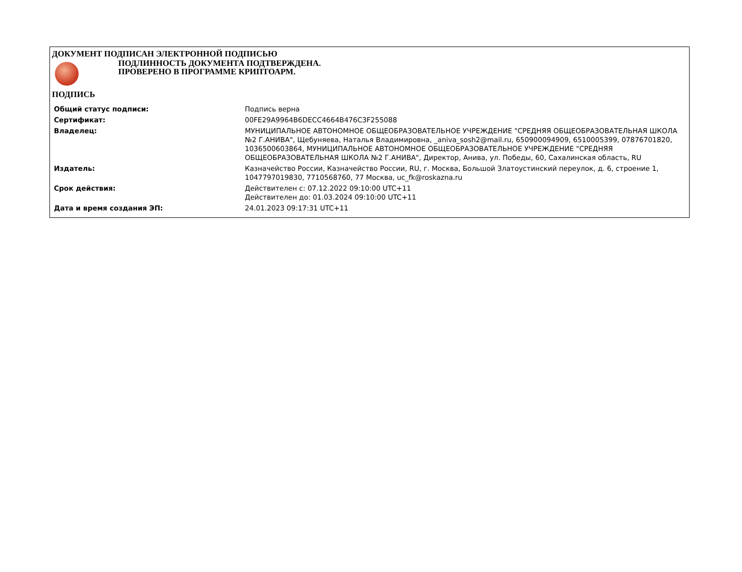ДОКУМЕНТ ПОДПИСАН ЭЛЕКТРОННОЙ ПОДПИСЬЮ
ПОДЛИННОСТЬ ДОКУМЕНТА ПОДТВЕРЖДЕНА.
ПРОВЕРЕНО В ПРОГРАММЕ КРИПТОАРМ.
ПОДПИСЬ
| Общий статус подписи: | Подпись верна |
| Сертификат: | 00FE29A9964B6DECC4664B476C3F255088 |
| Владелец: | МУНИЦИПАЛЬНОЕ АВТОНОМНОЕ ОБЩЕОБРАЗОВАТЕЛЬНОЕ УЧРЕЖДЕНИЕ "СРЕДНЯЯ ОБЩЕОБРАЗОВАТЕЛЬНАЯ ШКОЛА №2 Г.АНИВА", Щебуняева, Наталья Владимировна, _aniva_sosh2@mail.ru, 650900094909, 6510005399, 07876701820, 1036500603864, МУНИЦИПАЛЬНОЕ АВТОНОМНОЕ ОБЩЕОБРАЗОВАТЕЛЬНОЕ УЧРЕЖДЕНИЕ "СРЕДНЯЯ ОБЩЕОБРАЗОВАТЕЛЬНАЯ ШКОЛА №2 Г.АНИВА", Директор, Анива, ул. Победы, 60, Сахалинская область, RU |
| Издатель: | Казначейство России, Казначейство России, RU, г. Москва, Большой Златоустинский переулок, д. 6, строение 1, 1047797019830, 7710568760, 77 Москва, uc_fk@roskazna.ru |
| Срок действия: | Действителен с: 07.12.2022 09:10:00 UTC+11 Действителен до: 01.03.2024 09:10:00 UTC+11 |
| Дата и время создания ЭП: | 24.01.2023 09:17:31 UTC+11 |